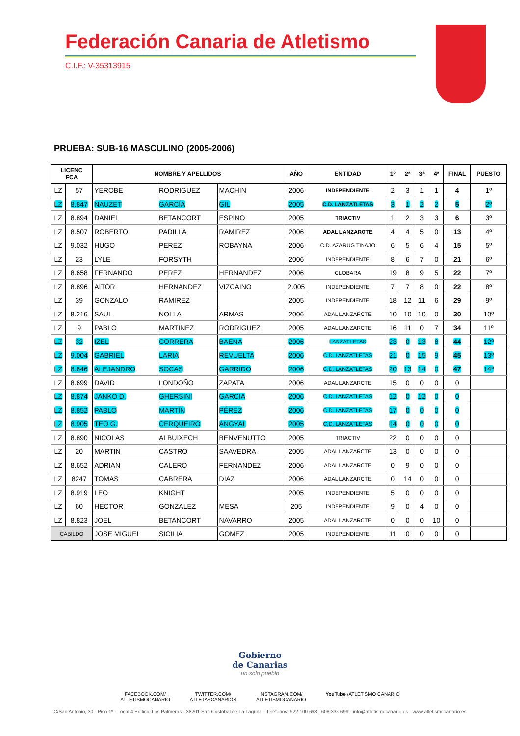Federación Canaria de Atletismo
C.I.F.: V-35313915
PRUEBA: SUB-16 MASCULINO (2005-2006)
| LICENC FCA | | NOMBRE Y APELLIDOS | | | AÑO | ENTIDAD | 1º | 2ª | 3ª | 4ª | FINAL | PUESTO |
| --- | --- | --- | --- | --- | --- | --- | --- | --- | --- | --- | --- | --- |
| LZ | 57 | YEROBE | RODRIGUEZ | MACHIN | 2006 | INDEPENDIENTE | 2 | 3 | 1 | 1 | 4 | 1º |
| LZ | 8.847 | NAUZET | GARCÍA | GIL | 2005 | C.D. LANZATLETAS | 3 | 1 | 2 | 2 | 5 | 2º |
| LZ | 8.894 | DANIEL | BETANCORT | ESPINO | 2005 | TRIACTIV | 1 | 2 | 3 | 3 | 6 | 3º |
| LZ | 8.507 | ROBERTO | PADILLA | RAMIREZ | 2006 | ADAL LANZAROTE | 4 | 4 | 5 | 0 | 13 | 4º |
| LZ | 9.032 | HUGO | PEREZ | ROBAYNA | 2006 | C.D. AZARUG TINAJO | 6 | 5 | 6 | 4 | 15 | 5º |
| LZ | 23 | LYLE | FORSYTH | | 2006 | INDEPENDIENTE | 8 | 6 | 7 | 0 | 21 | 6º |
| LZ | 8.658 | FERNANDO | PEREZ | HERNANDEZ | 2006 | GLOBARA | 19 | 8 | 9 | 5 | 22 | 7º |
| LZ | 8.896 | AITOR | HERNANDEZ | VIZCAINO | 2.005 | INDEPENDIENTE | 7 | 7 | 8 | 0 | 22 | 8º |
| LZ | 39 | GONZALO | RAMIREZ | | 2005 | INDEPENDIENTE | 18 | 12 | 11 | 6 | 29 | 9º |
| LZ | 8.216 | SAUL | NOLLA | ARMAS | 2006 | ADAL LANZAROTE | 10 | 10 | 10 | 0 | 30 | 10º |
| LZ | 9 | PABLO | MARTINEZ | RODRIGUEZ | 2005 | ADAL LANZAROTE | 16 | 11 | 0 | 7 | 34 | 11º |
| LZ | 32 | IZEL | CORRERA | BAENA | 2006 | LANZATLETAS | 23 | 0 | 13 | 8 | 44 | 12º |
| LZ | 9.004 | GABRIEL | LARIA | REVUELTA | 2006 | C.D. LANZATLETAS | 21 | 0 | 15 | 9 | 45 | 13º |
| LZ | 8.846 | ALEJANDRO | SOCAS | GARRIDO | 2006 | C.D. LANZATLETAS | 20 | 13 | 14 | 0 | 47 | 14º |
| LZ | 8.699 | DAVID | LONDOÑO | ZAPATA | 2006 | ADAL LANZAROTE | 15 | 0 | 0 | 0 | 0 | |
| LZ | 8.874 | JANKO D. | GHERSINI | GARCIA | 2006 | C.D. LANZATLETAS | 12 | 0 | 12 | 0 | 0 | |
| LZ | 8.852 | PABLO | MARTÍN | PÉREZ | 2006 | C.D. LANZATLETAS | 17 | 0 | 0 | 0 | 0 | |
| LZ | 8.905 | TEO G. | CERQUEIRO | ANGYAL | 2005 | C.D. LANZATLETAS | 14 | 0 | 0 | 0 | 0 | |
| LZ | 8.890 | NICOLAS | ALBUIXECH | BENVENUTTO | 2005 | TRIACTIV | 22 | 0 | 0 | 0 | 0 | |
| LZ | 20 | MARTIN | CASTRO | SAAVEDRA | 2005 | ADAL LANZAROTE | 13 | 0 | 0 | 0 | 0 | |
| LZ | 8.652 | ADRIAN | CALERO | FERNANDEZ | 2006 | ADAL LANZAROTE | 0 | 9 | 0 | 0 | 0 | |
| LZ | 8247 | TOMAS | CABRERA | DIAZ | 2006 | ADAL LANZAROTE | 0 | 14 | 0 | 0 | 0 | |
| LZ | 8.919 | LEO | KNIGHT | | 2005 | INDEPENDIENTE | 5 | 0 | 0 | 0 | 0 | |
| LZ | 60 | HECTOR | GONZALEZ | MESA | 205 | INDEPENDIENTE | 9 | 0 | 4 | 0 | 0 | |
| LZ | 8.823 | JOEL | BETANCORT | NAVARRO | 2005 | ADAL LANZAROTE | 0 | 0 | 0 | 10 | 0 | |
| CABILDO | | JOSE MIGUEL | SICILIA | GOMEZ | 2005 | INDEPENDIENTE | 11 | 0 | 0 | 0 | 0 | |
Gobierno
de Canarias
un solo pueblo
FACEBOOK.COM/
ATLETISMOCANARIO TWITTER.COM/
ATLETASCANARIOS INSTAGRAM.COM/
ATLETISMOCANARIO YouTube /ATLETISMO CANARIO
C/San Antonio, 30 - Piso 1º - Local 4 Edificio Las Palmeras - 38201 San Cristóbal de La Laguna - Teléfonos: 922 100 663 | 608 333 699 - info@atletismocanario.es - www.atletismocanario.es